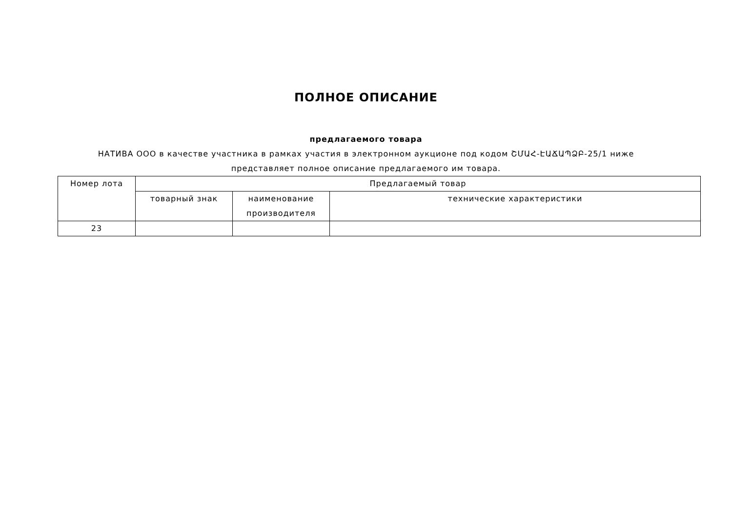ПОЛНОЕ ОПИСАНИЕ
предлагаемого товара
НАТИВА ООО в качестве участника в рамках участия в электронном аукционе под кодом ՇՄԱՀ-ԷԱՃԱՊՁԲ-25/1 ниже представляет полное описание предлагаемого им товара.
| Номер лота | Предлагаемый товар | | |
| --- | --- | --- | --- |
| | товарный знак | наименование производителя | технические характеристики |
| 23 | | | |